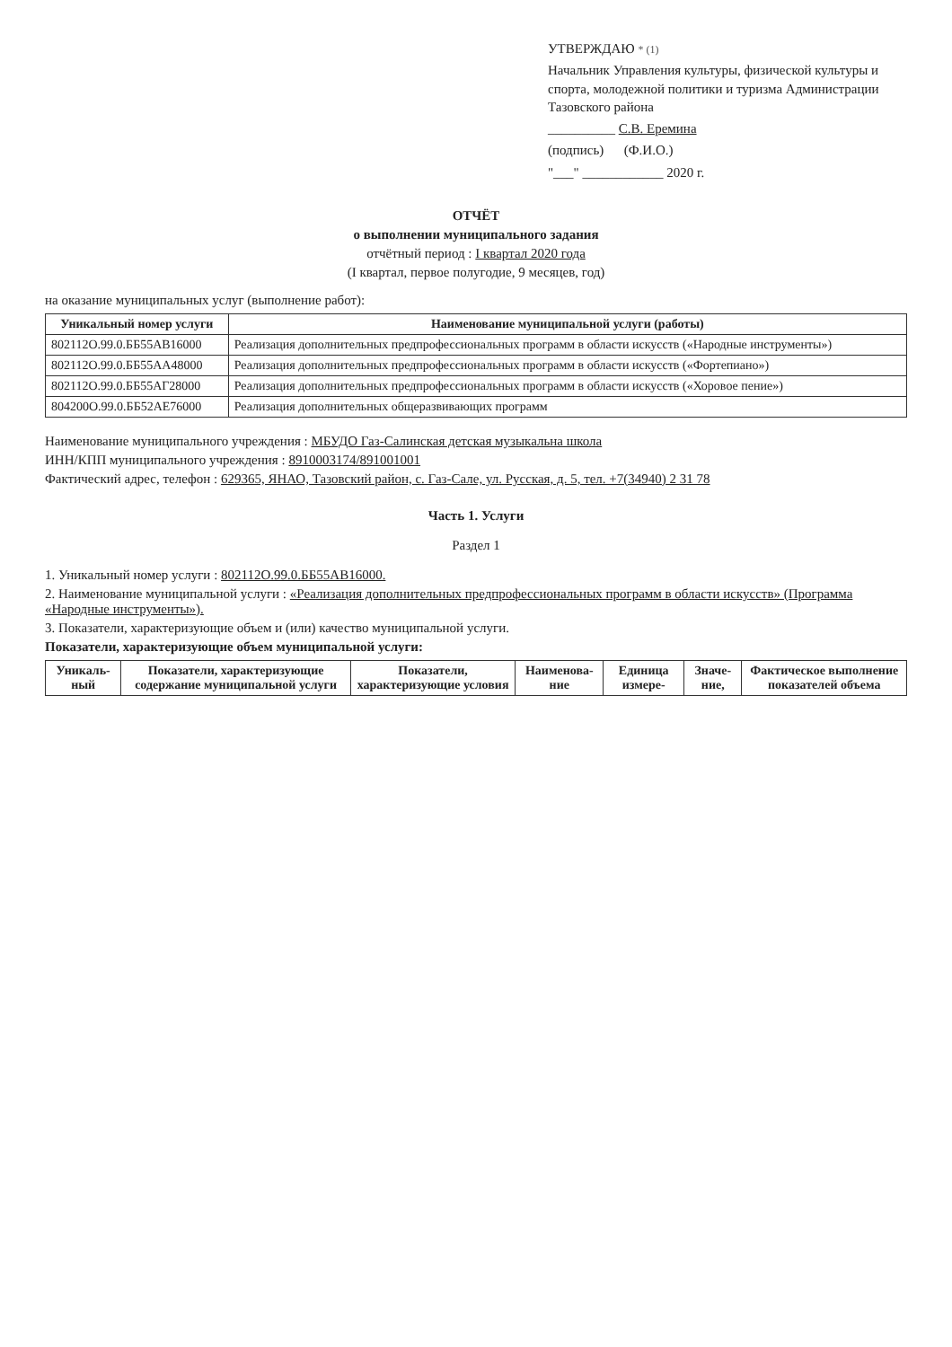УТВЕРЖДАЮ * (1)
Начальник Управления культуры, физической культуры и спорта, молодежной политики и туризма Администрации Тазовского района
__________ С.В. Еремина
(подпись) (Ф.И.О.)
"___" ____________ 2020 г.
ОТЧЁТ
о выполнении муниципального задания
отчётный период : I квартал 2020 года
(I квартал, первое полугодие, 9 месяцев, год)
на оказание муниципальных услуг (выполнение работ):
| Уникальный номер услуги | Наименование муниципальной услуги (работы) |
| --- | --- |
| 802112О.99.0.ББ55АВ16000 | Реализация дополнительных предпрофессиональных программ в области искусств («Народные инструменты») |
| 802112О.99.0.ББ55АА48000 | Реализация дополнительных предпрофессиональных программ в области искусств («Фортепиано») |
| 802112О.99.0.ББ55АГ28000 | Реализация дополнительных предпрофессиональных программ в области искусств («Хоровое пение») |
| 804200О.99.0.ББ52АЕ76000 | Реализация дополнительных общеразвивающих программ |
Наименование муниципального учреждения : МБУДО Газ-Салинская детская музыкальна школа
ИНН/КПП муниципального учреждения : 8910003174/891001001
Фактический адрес, телефон : 629365, ЯНАО, Тазовский район, с. Газ-Сале, ул. Русская, д. 5, тел. +7(34940) 2 31 78
Часть 1. Услуги
Раздел 1
1. Уникальный номер услуги : 802112О.99.0.ББ55АВ16000.
2. Наименование муниципальной услуги : «Реализация дополнительных предпрофессиональных программ в области искусств» (Программа «Народные инструменты»).
3. Показатели, характеризующие объем и (или) качество муниципальной услуги.
Показатели, характеризующие объем муниципальной услуги:
| Уникаль-ный | Показатели, характеризующие содержание муниципальной услуги | Показатели, характеризующие условия | Наименова-ние | Единица измере- | Значе-ние, | Фактическое выполнение показателей объема |
| --- | --- | --- | --- | --- | --- | --- |